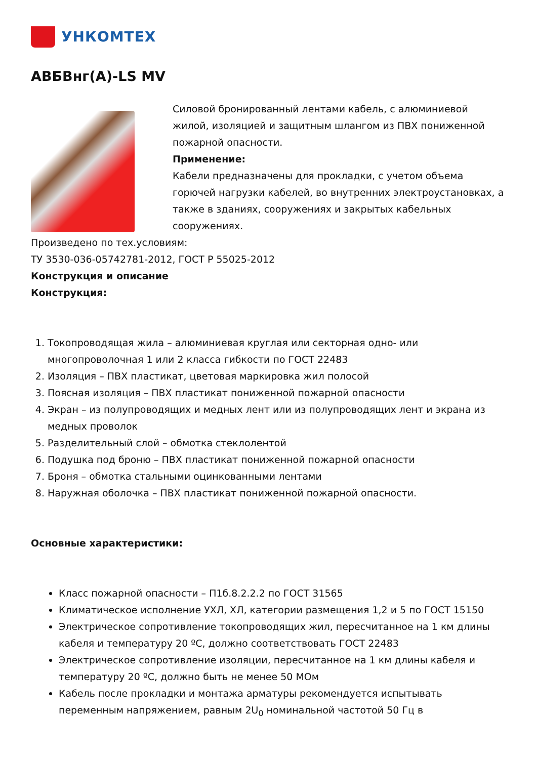УНКОМТЕХ
АВБВнг(A)-LS MV
Силовой бронированный лентами кабель, с алюминиевой жилой, изоляцией и защитным шлангом из ПВХ пониженной пожарной опасности.
Применение:
Кабели предназначены для прокладки, с учетом объема горючей нагрузки кабелей, во внутренних электроустановках, а также в зданиях, сооружениях и закрытых кабельных сооружениях.
Произведено по тех.условиям:
ТУ 3530-036-05742781-2012, ГОСТ Р 55025-2012
Конструкция и описание
Конструкция:
1. Токопроводящая жила – алюминиевая круглая или секторная одно- или многопроволочная 1 или 2 класса гибкости по ГОСТ 22483
2. Изоляция – ПВХ пластикат, цветовая маркировка жил полосой
3. Поясная изоляция – ПВХ пластикат пониженной пожарной опасности
4. Экран – из полупроводящих и медных лент или из полупроводящих лент и экрана из медных проволок
5. Разделительный слой – обмотка стеклолентой
6. Подушка под броню – ПВХ пластикат пониженной пожарной опасности
7. Броня – обмотка стальными оцинкованными лентами
8. Наружная оболочка – ПВХ пластикат пониженной пожарной опасности.
Основные характеристики:
Класс пожарной опасности – П1б.8.2.2.2 по ГОСТ 31565
Климатическое исполнение УХЛ, ХЛ, категории размещения 1,2 и 5 по ГОСТ 15150
Электрическое сопротивление токопроводящих жил, пересчитанное на 1 км длины кабеля и температуру 20 ºС, должно соответствовать ГОСТ 22483
Электрическое сопротивление изоляции, пересчитанное на 1 км длины кабеля и температуру 20 ºС, должно быть не менее 50 МОм
Кабель после прокладки и монтажа арматуры рекомендуется испытывать переменным напряжением, равным 2U<sub>0</sub> номинальной частотой 50 Гц в